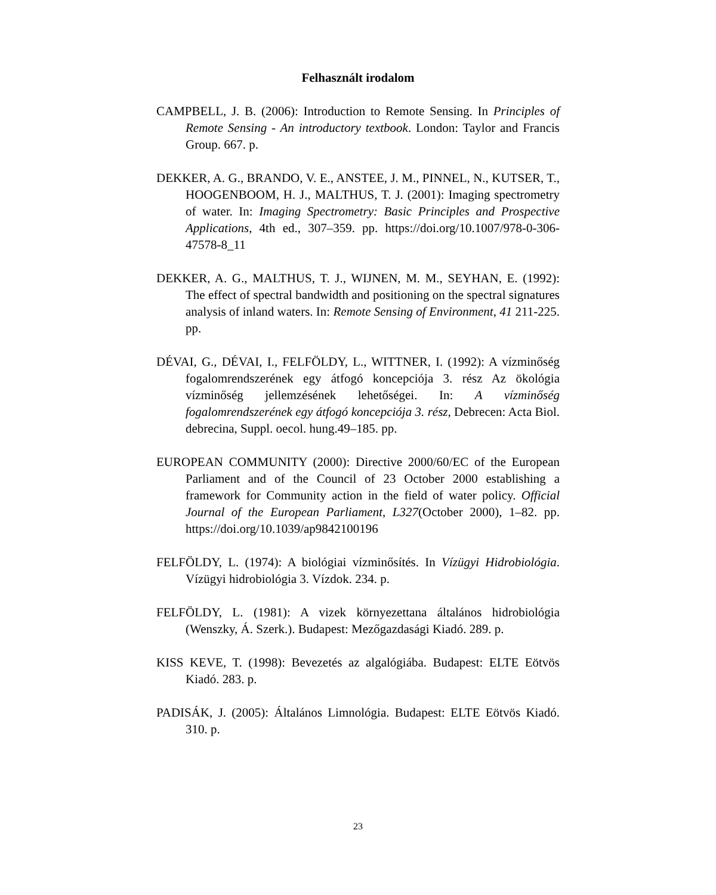Felhasznált irodalom
CAMPBELL, J. B. (2006): Introduction to Remote Sensing. In Principles of Remote Sensing - An introductory textbook. London: Taylor and Francis Group. 667. p.
DEKKER, A. G., BRANDO, V. E., ANSTEE, J. M., PINNEL, N., KUTSER, T., HOOGENBOOM, H. J., MALTHUS, T. J. (2001): Imaging spectrometry of water. In: Imaging Spectrometry: Basic Principles and Prospective Applications, 4th ed., 307–359. pp. https://doi.org/10.1007/978-0-306-47578-8_11
DEKKER, A. G., MALTHUS, T. J., WIJNEN, M. M., SEYHAN, E. (1992): The effect of spectral bandwidth and positioning on the spectral signatures analysis of inland waters. In: Remote Sensing of Environment, 41 211-225. pp.
DÉVAI, G., DÉVAI, I., FELFÖLDY, L., WITTNER, I. (1992): A vízminőség fogalomrendszerének egy átfogó koncepciója 3. rész Az ökológia vízminőség jellemzésének lehetőségei. In: A vízminőség fogalomrendszerének egy átfogó koncepciója 3. rész, Debrecen: Acta Biol. debrecina, Suppl. oecol. hung.49–185. pp.
EUROPEAN COMMUNITY (2000): Directive 2000/60/EC of the European Parliament and of the Council of 23 October 2000 establishing a framework for Community action in the field of water policy. Official Journal of the European Parliament, L327(October 2000), 1–82. pp. https://doi.org/10.1039/ap9842100196
FELFÖLDY, L. (1974): A biológiai vízminősítés. In Vízügyi Hidrobiológia. Vízügyi hidrobiológia 3. Vízdok. 234. p.
FELFÖLDY, L. (1981): A vizek környezettana általános hidrobiológia (Wenszky, Á. Szerk.). Budapest: Mezőgazdasági Kiadó. 289. p.
KISS KEVE, T. (1998): Bevezetés az algalógiába. Budapest: ELTE Eötvös Kiadó. 283. p.
PADISÁK, J. (2005): Általános Limnológia. Budapest: ELTE Eötvös Kiadó. 310. p.
23